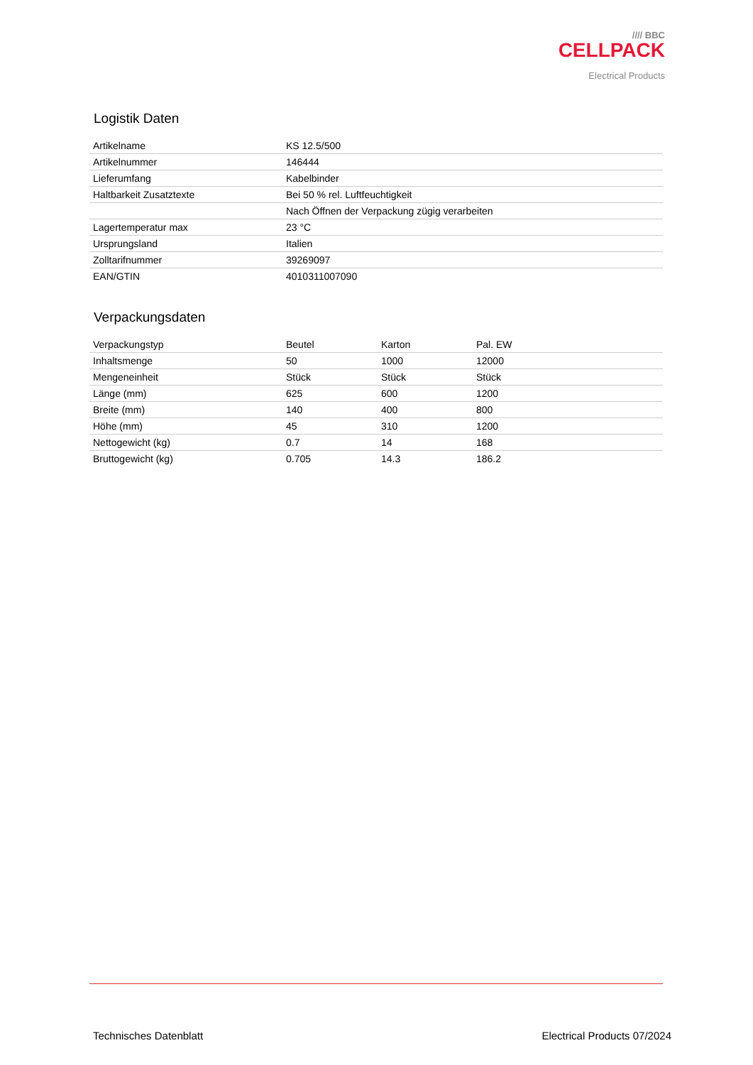//// BBC
CELLPACK
Electrical Products
Logistik Daten
| Artikelname | KS 12.5/500 |
| Artikelnummer | 146444 |
| Lieferumfang | Kabelbinder |
| Haltbarkeit Zusatztexte | Bei 50 % rel. Luftfeuchtigkeit |
| | Nach Öffnen der Verpackung zügig verarbeiten |
| Lagertemperatur max | 23 °C |
| Ursprungsland | Italien |
| Zolltarifnummer | 39269097 |
| EAN/GTIN | 4010311007090 |
Verpackungsdaten
| Verpackungstyp | Beutel | Karton | Pal. EW |
| Inhaltsmenge | 50 | 1000 | 12000 |
| Mengeneinheit | Stück | Stück | Stück |
| Länge (mm) | 625 | 600 | 1200 |
| Breite (mm) | 140 | 400 | 800 |
| Höhe (mm) | 45 | 310 | 1200 |
| Nettogewicht (kg) | 0.7 | 14 | 168 |
| Bruttogewicht (kg) | 0.705 | 14.3 | 186.2 |
Technisches Datenblatt Electrical Products 07/2024